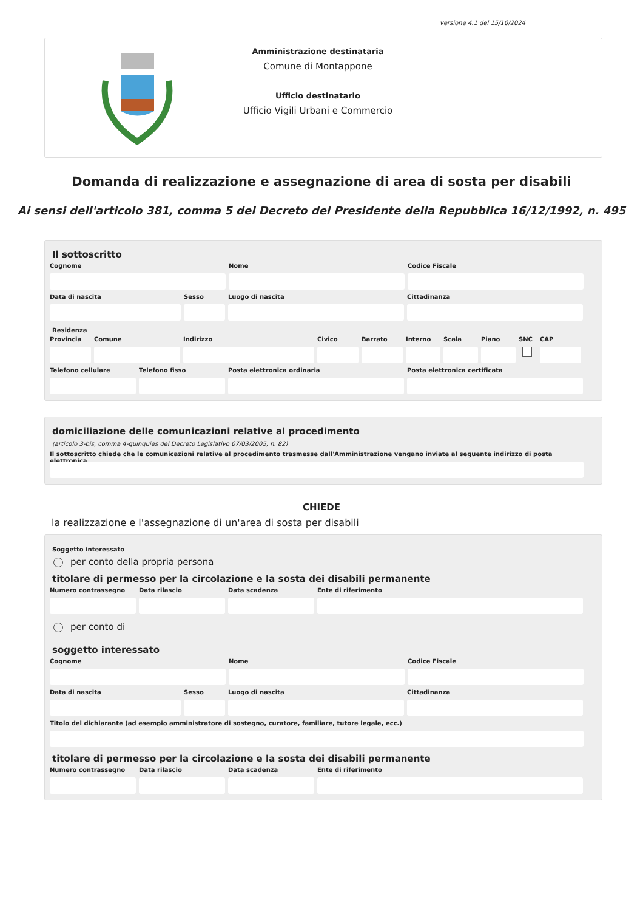versione 4.1 del 15/10/2024
Amministrazione destinataria
Comune di Montappone
Ufficio destinatario
Ufficio Vigili Urbani e Commercio
Domanda di realizzazione e assegnazione di area di sosta per disabili
Ai sensi dell'articolo 381, comma 5 del Decreto del Presidente della Repubblica 16/12/1992, n. 495
Il sottoscritto
Cognome Nome Codice Fiscale
Data di nascita Sesso Luogo di nascita Cittadinanza
Residenza
Provincia
Comune Indirizzo Civico Barrato Interno
Scala Piano SNC CAP
Telefono cellulare
Telefono fisso Posta elettronica ordinaria Posta elettronica certificata
domiciliazione delle comunicazioni relative al procedimento
(articolo 3-bis, comma 4-quinquies del Decreto Legislativo 07/03/2005, n. 82)
Il sottoscritto chiede che le comunicazioni relative al procedimento trasmesse dall'Amministrazione vengano inviate al seguente indirizzo di posta elettronica
CHIEDE
la realizzazione e l'assegnazione di un'area di sosta per disabili
Soggetto interessato
per conto della propria persona
titolare di permesso per la circolazione e la sosta dei disabili permanente
Numero contrassegno
Data rilascio Data scadenza Ente di riferimento
per conto di
soggetto interessato
Cognome Nome Codice Fiscale
Data di nascita Sesso Luogo di nascita Cittadinanza
Titolo del dichiarante (ad esempio amministratore di sostegno, curatore, familiare, tutore legale, ecc.)
titolare di permesso per la circolazione e la sosta dei disabili permanente
Numero contrassegno
Data rilascio Data scadenza Ente di riferimento